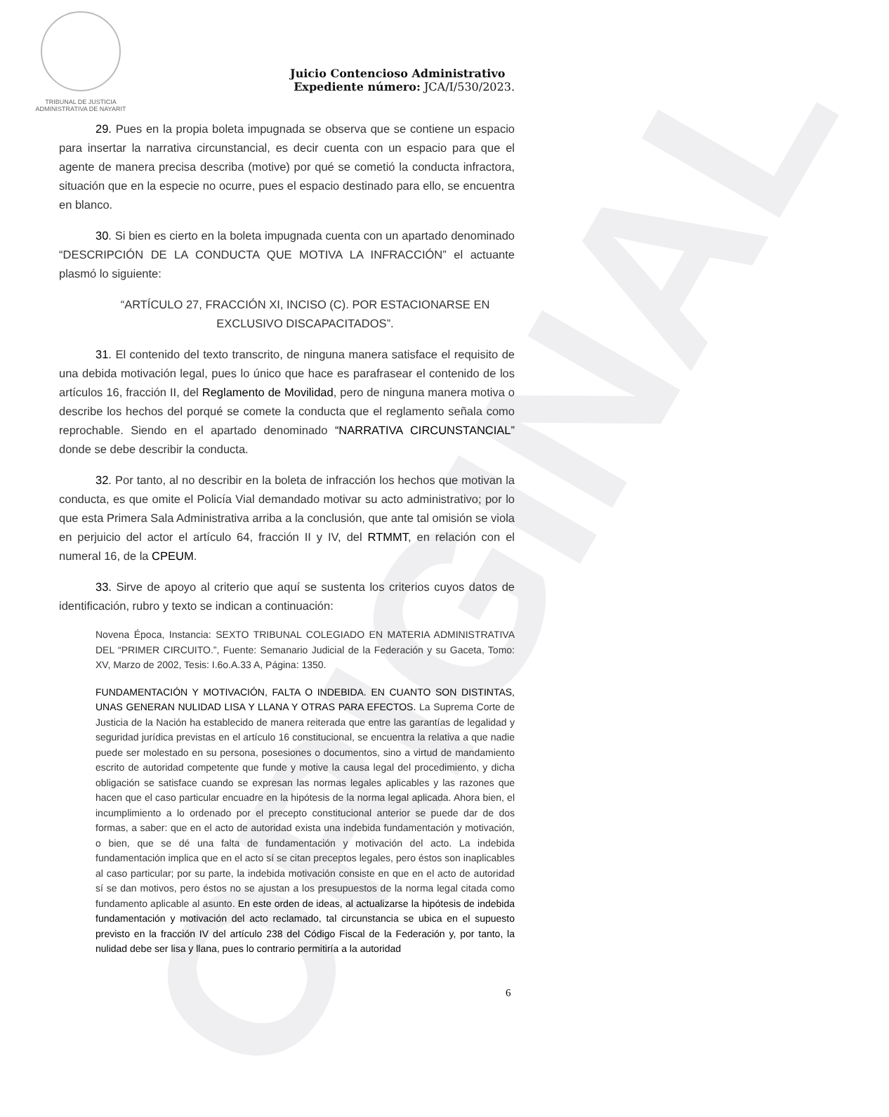ORIGINAL
TRIBUNAL DE JUSTICIA
ADMINISTRATIVA DE NAYARIT
Juicio Contencioso Administrativo
Expediente número: JCA/I/530/2023.
29. Pues en la propia boleta impugnada se observa que se contiene un espacio para insertar la narrativa circunstancial, es decir cuenta con un espacio para que el agente de manera precisa describa (motive) por qué se cometió la conducta infractora, situación que en la especie no ocurre, pues el espacio destinado para ello, se encuentra en blanco.
30. Si bien es cierto en la boleta impugnada cuenta con un apartado denominado “DESCRIPCIÓN DE LA CONDUCTA QUE MOTIVA LA INFRACCIÓN” el actuante plasmó lo siguiente:
“ARTÍCULO 27, FRACCIÓN XI, INCISO (C). POR ESTACIONARSE EN EXCLUSIVO DISCAPACITADOS”.
31. El contenido del texto transcrito, de ninguna manera satisface el requisito de una debida motivación legal, pues lo único que hace es parafrasear el contenido de los artículos 16, fracción II, del Reglamento de Movilidad, pero de ninguna manera motiva o describe los hechos del porqué se comete la conducta que el reglamento señala como reprochable. Siendo en el apartado denominado “NARRATIVA CIRCUNSTANCIAL” donde se debe describir la conducta.
32. Por tanto, al no describir en la boleta de infracción los hechos que motivan la conducta, es que omite el Policía Vial demandado motivar su acto administrativo; por lo que esta Primera Sala Administrativa arriba a la conclusión, que ante tal omisión se viola en perjuicio del actor el artículo 64, fracción II y IV, del RTMMT, en relación con el numeral 16, de la CPEUM.
33. Sirve de apoyo al criterio que aquí se sustenta los criterios cuyos datos de identificación, rubro y texto se indican a continuación:
Novena Época, Instancia: SEXTO TRIBUNAL COLEGIADO EN MATERIA ADMINISTRATIVA DEL “PRIMER CIRCUITO.”, Fuente: Semanario Judicial de la Federación y su Gaceta, Tomo: XV, Marzo de 2002, Tesis: I.6o.A.33 A, Página: 1350.
FUNDAMENTACIÓN Y MOTIVACIÓN, FALTA O INDEBIDA. EN CUANTO SON DISTINTAS, UNAS GENERAN NULIDAD LISA Y LLANA Y OTRAS PARA EFECTOS. La Suprema Corte de Justicia de la Nación ha establecido de manera reiterada que entre las garantías de legalidad y seguridad jurídica previstas en el artículo 16 constitucional, se encuentra la relativa a que nadie puede ser molestado en su persona, posesiones o documentos, sino a virtud de mandamiento escrito de autoridad competente que funde y motive la causa legal del procedimiento, y dicha obligación se satisface cuando se expresan las normas legales aplicables y las razones que hacen que el caso particular encuadre en la hipótesis de la norma legal aplicada. Ahora bien, el incumplimiento a lo ordenado por el precepto constitucional anterior se puede dar de dos formas, a saber: que en el acto de autoridad exista una indebida fundamentación y motivación, o bien, que se dé una falta de fundamentación y motivación del acto. La indebida fundamentación implica que en el acto sí se citan preceptos legales, pero éstos son inaplicables al caso particular; por su parte, la indebida motivación consiste en que en el acto de autoridad sí se dan motivos, pero éstos no se ajustan a los presupuestos de la norma legal citada como fundamento aplicable al asunto. En este orden de ideas, al actualizarse la hipótesis de indebida fundamentación y motivación del acto reclamado, tal circunstancia se ubica en el supuesto previsto en la fracción IV del artículo 238 del Código Fiscal de la Federación y, por tanto, la nulidad debe ser lisa y llana, pues lo contrario permitiría a la autoridad
6